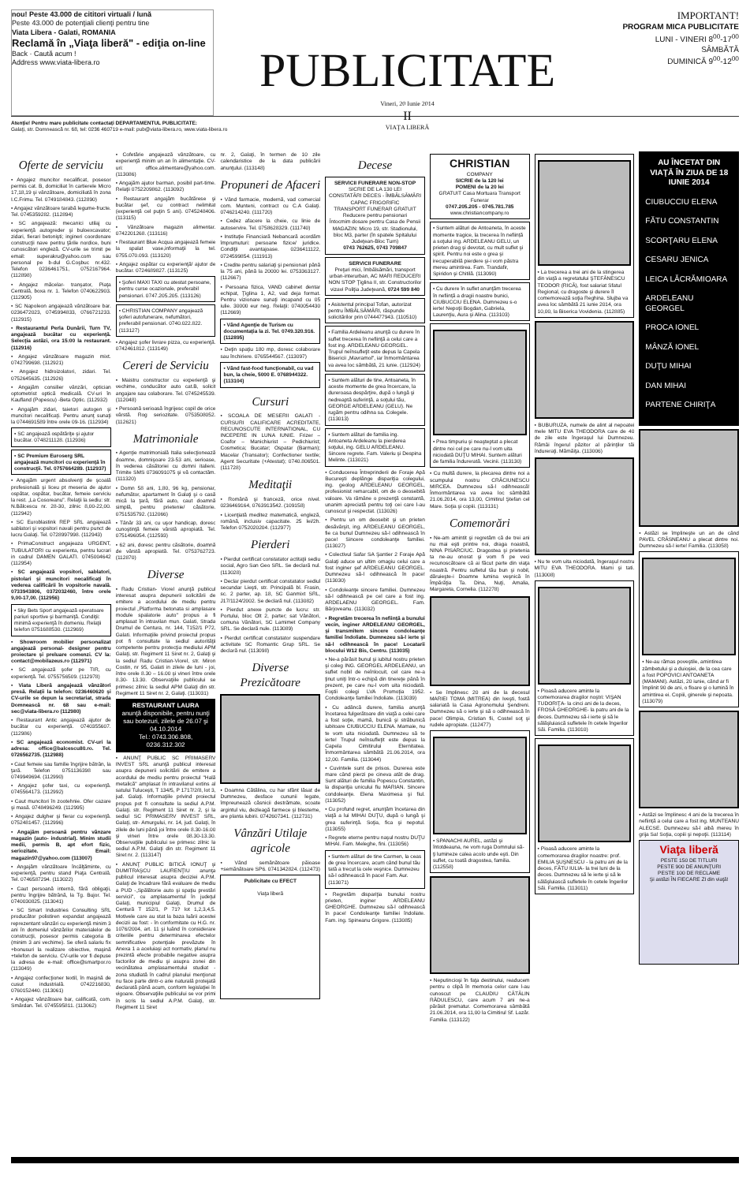nou! Peste 43.000 de cititori virtuali / lună
Peste 43.000 de potenţiali clienţi pentru tine
Viata Libera - Galati, ROMANIA
Reclamă în „Viaţa liberă" - ediţia on-line
Back · Caută acum !
Address www.viata-libera.ro
PUBLICITATE
Vineri, 20 Iunie 2014
II
VIAŢA LIBERĂ
IMPORTANT!
PROGRAM MICA PUBLICITATE
LUNI - VINERI 8<sup>00</sup>-17<sup>00</sup>
SÂMBĂTĂ
DUMINICĂ 9<sup>00</sup>-12<sup>00</sup>
Atenţie! Pentru mare publicitate contactaţi DEPARTAMENTUL PUBLICITATE:
Galaţi, str. Domnească nr. 68, tel: 0236 460719 e-mail: pub@viata-libera.ro, www.viata-libera.ro
Oferte de serviciu
• Angajez muncitor necalificat, posesor permis cat. B, domiciliat în cartierele Micro 17,18,19 şi vânzătoare, domiciliată în zona I.C.Frimu. Tel. 0749184843. (112890)
• Angajez vânzătoare tarabă legume-fructe. Tel. 0745359282. (112894)
• SC angajează: mecanici utilaj cu experienţă autogreder şi buloexcavator; zidari, fierari betonişti; ingineri coordonare construcţii nave pentru ţările nordice, buni cunoscători engleză. CV-urile se trimit pe email: superakru@yahoo.com sau personal pe b-dul G.Coşbuc nr.432. Telefon 0236461751, 0752167964. (112898)
• Angajez măcelar- tranşator, Piaţa Centrală, boxa nr. 1. Telefon 0740622903. (112905)
• SC Napoleon angajează vânzătoare bar. 0236472023, 0745994833, 0766721233. (112915)
• Restaurantul Perla Dunării, Turn TV, angajează bucătar cu experienţă. Selecţia astăzi, ora 15:00 la restaurant. (112916)
• Angajez vânzătoare magazin mixt. 0742799698. (112921)
• Angajez hidroizolatori, zidari. Tel. 0752645635. (112926)
• Angajăm consilier vânzări, optician optometrist optică medicală. CV-uri în Kaufland (Popescu) -Beta Optic. (112932)
• Angajăm zidari, taietori autogen şi muncitori necalificaţi. Pentru anunţ sunaţi la 0744691589 între orele 09-16. (112934)
• SC angajează ospătăriţe şi ajutor bucătar. 0748211128. (112936)
• SC Premium Euroserg SRL angajează muncitori cu experienţă în construcţii. Tel. 0757664289. (112937)
• Angajăm urgent absolvenţi de şcoală profesională şi liceu pt meseria de ajutor ospătar, ospătar, bucătar, femeie serviciu la rest. „La Cosoreanu". Relaţii la sediu: str. N.Bălcescu nr. 28-30, zilnic 8,00-22,00. (112942)
• SC Euroblastink REP SRL angajează sablatori şi vopsitori navali pentru punct de lucru Galaţi. Tel. 0728997998. (112943)
• PrimaConstruct angajeaza URGENT, TUBULATORI cu experienta, pentru lucrari in cadrul DAMEN GALATI. 0745004642 (112954)
• SC angajează vopsitori, sablatori, pistolari şi muncitori necalificaţi în vederea calificării în vopsitorie navală. 0733943806, 0372032460, între orele 9,00-17,00. (112956)
• Sky Bets Sport angajează operatoare pariuri sportive şi barmaniţă. Condiţii: minimă experienţă în domeniu. Relaţii telefon 0751688530. (112969)
• Showroom mobilier personalizat angajează personal- designer pentru proiectare şi preluare comenzi. CV la: contact@mobilazeus.ro (112971)
• SC angajează şofer pe TIR, cu experienţă. Tel. 0755756509. (112978)
• Viata Liberă angajează vânzători presă. Relaţii la telefon: 0236460620 şi CV-urile se depun la secretariat, strada Domnească nr. 68 sau e-mail: sec@viata-libera.ro (112980)
• Restaurant Antic angajează ajutor de bucătar cu experienţă. 0740355607. (112986)
• SC angajează economist. CV-uri la adresa: office@balcescu80.ro. Tel. 0726562735. (112988)
• Caut femeie sau familie îngrijire bătrân, la ţară. Telefon 0751136398 sau 0749949694. (112990)
• Angajez şofer taxi, cu experienţă. 0745564173. (112992)
• Caut muncitori în zootehnie. Ofer cazare şi masă. 0748496249. (112995)
• Angajez dulgher şi fierar cu experienţă. 0752481457. (112996)
• Angajăm persoană pentru vânzare magazin (auto- industrial). Minim studii medii, permis B, apt efort fizic, seriozitate. Email: magazin97@yahoo.com (113007)
• Angajăm vânzătoare încălţăminte, cu experienţă, pentru stand Piaţa Centrală. Tel. 0746587294. (113022)
• Caut persoană internă, fără obligaţii, pentru îngrijire bătrână, la Tg. Bujor. Tel. 0740030825. (113041)
• SC Smart Industries Consulting SRL producător polistiren expandat angajează reprezentant vânzări cu experienţă minim 3 ani în domeniul vânzărilor materialelor de construcţii, posesor permis categoria B (minim 3 ani vechime). Se oferă salariu fix +bonusuri la realizare obiective, maşină +telefon de serviciu. CV-urile vor fi depuse la adresa de e-mail: office@smartpor.ro (113049)
• Angajez confecţioner textil, în maşină de cusut industrială. 0742216830, 0760152440. (113061)
• Angajez vânzătoare bar, calificată, com. Smârdan. Tel. 0745595811. (113062)
• Cofetărie angajează vânzătoare, cu experienţă minim un an în alimentaţie. CV-uri: office.alimentare@yahoo.com. (113086)
• Angajăm ajutor barman, posibil part-time. Relaţii 0752209862. (113092)
• Restaurant angajăm bucătărese şi bucătar şef, cu contract nelimitat (experienţă cel puţin 5 ani). 0745248406. (113115)
• Vânzătoare magazin alimentar. 0742201268. (113116)
• Restaurant Blue Acqua angajează femeie la spalat vase,informaţii la tel. 0755.070.093. (113120)
• Angajez ospătar cu experienţă/ ajutor de bucătar. 0724689827. (113125)
• Şoferi MAXI TAXI cu atestat persoane, pentru curse ocazionale, preferabil pensionari. 0747.205.205. (113126)
• CHRISTIAN COMPANY angajează şoferi autofunerare, nefumători, preferabil pensionari. 0740.022.822. (113127)
• Angajez şofer livrare pizza, cu experienţă. 0742461812. (113149)
Cereri de Serviciu
• Maistru constructor cu experienţă şi vechime, conducător auto cat.B, solicit angajare sau colaborare. Tel. 0745245539. (112048)
• Persoană serioasă îngrijesc copil de orice vârstă. Rog seriozitate. 0753508052. (112621)
Matrimoniale
• Agenţie matrimonială Italia selecţionează doamne, domnişoare 23-53 ani, serioase, în vederea căsătoriei cu domni italieni. Trimite SMS 0736091075 şi vă contactăm. (111320)
• Domn 58 ani, 1,80, 96 kg, pensionar, nefumător, apartament în Galaţi şi o casă mică la ţară, fără auto, caut doamnă simplă, pentru prietenie/ căsătorie. 0751535792. (112066)
• Tânăr 33 ani, cu uşor handicap, doresc cunoştinţă femeie vârstă apropiată. Tel. 0751496054. (112593)
• 62 ani, doresc pentru căsătorie, doamnă de vârstă apropiată. Tel. 0753762723. (112870)
Diverse
• Radu Cristian- Viorel anunţă publicul interesat asupra depunerii solicitării de emitere a acordului de mediu pentru proiectul „Platforma betonata si amplasare module spalatorie auto" propus a fi amplasat în intravilan mun. Galati, Strada Drumul de Centura, nr. 144, T152/1 P72, Galati. Informaţiile privind proiectul propus pot fi consultate la sediul autorităţii competente pentru protecţia mediului APM Galaţi, str. Regiment 11 Siret nr. 2, Galaţi şi la sediul Radu Cristian-Viorel, str. Miron Costin, nr 95, Galati in zilele de luni - joi, între orele 8.30 – 16.00 şi vineri între orele 8.30- 13.30. Observaţiile publicului se primesc zilnic la sediul APM Galaţi din str. Regiment 11 Siret nr. 2, Galaţi. (113031)
RESTAURANT LAURA
anunţă disponibile, pentru nunţi sau botezuri, zilele de 26.07 şi 04.10.2014
Tel.: 0743.306.808, 0236.312.302
• ANUNŢ PUBLIC SC PRIMASERV INVEST SRL anunţă publicul interesat asupra depunerii solicitării de emitere a acordului de mediu pentru proiectul "Hală metalică" amplasat în intravilanul extins al satului Tulucești, T 134/5, P 1717/2/8, lot 3, jud. Galaţi. Informaţiile privind proiectul propus pot fi consultate la sediul A.P.M. Galaţi. str. Regiment 11 Siret nr. 2, şi la sediul SC PRIMASERV INVEST SRL, Galaţi, str- Amurgului, nr. 14, jud. Galaţi, în zilele de luni până joi între orele 8.30-16.00 şi vineri între orele 08.30-13.30. Observaţiile publicului se primesc zilnic la sediul A.P.M. Galaţi din str. Regiment 11 Siret nr. 2. (113147)
• ANUNŢ PUBLIC BITICĂ IONUŢ şi DUMITRAŞCU LAURENŢIU anunţa publicul interesat asupra deciziei A.P.M. Galaţi de încadrare fără evaluare de mediu a PUD -„Spălătorie auto şi spaţiu prestări servicii", cu amplasamentul în judeţul Galaţi, municipiul Galaţi, Drumul de Centură T 152/1, P 71? lot 1,2,3,4,5. Motivele care au stat la baza luării acestei decizii au fost: - în conformitate cu H.G. nr. 1076/2004, art. 11 şi luând în considerare criteriile pentru determinarea efectelor semnificative potenţiale prevăzute în Anexa 1 a aceluiaşi act normativ, planul nu prezintă efecte probabile negative asupra factorilor de mediu şi asupra zonei din vecinătatea amplasamentului studiat - zona studiată în cadrul planului menţionat nu face parte dintr-o arie naturală protejată declarată până acum, conform legislaţiei în vigoare. Observaţiile publicului se vor primi în scris la sediul A.P.M. Galaţi, str. Regiment 11 Siret
nr. 2, Galaţi, în termen de 10 zile calendaristice de la data publicării anunţului. (113148)
Propuneri de Afaceri
• Vând farmacie, modernă, vad comercial com. Munteni, contract cu C.A Galaţi. 0746214240. (111720)
• Cedez afacere la cheie, cu linie de autoservire. Tel. 0758628329. (111740)
• Instituţie Financiară Nebancară acordăm împrumuturi: persoane fizice/ juridice. Condiţii avantajoase. 0236411122, 0724599854. (111913)
• Credite pentru salariaţi şi pensionari până la 75 ani, până la 20000 lei. 0753363127. (112667)
• Persoana fizica, VAND cabinet dentar echipat, Ţiglina 1, A2, vad deja format. Pentru vizionare sunaţi incapand cu 05 iulie. 30000 eur neg. Relaţii: 0740054430 (112669)
• Vând Agenţie de Turism cu documentaţia la zi. Tel. 0749.320.916. (112895)
• Deţin spaţiu 180 mp, doresc colaborare sau închiriere. 0765544567. (113097)
• Vând fast-food funcţionabil, cu vad bun, la cheie, 5000 E. 0768944322. (113104)
Cursuri
• SCOALA DE MESERII GALATI - CURSURI CALIFICARE ACREDITATE, RECUNOSCUTE INTERNATIONAL, CU INCEPERE IN LUNA IUNIE. Frizer – Coafor – Manichiurist – Pedichiurist; Cosmetica; Bucatar; Ospatar (Barman); Macelar (Transator); Confectioner textile; Agent Securitate (+Atestat); 0740.806501. (111728)
Meditaţii
• Română şi franceză, orice nivel. 0236469164, 0763913542. (109158)
• Licenţiată meditez matematică, engleză, română, inclusiv capacitate. 25 lei/2h. Telefon 0752020204. (112977)
Pierderi
• Pierdut certificat constatator actitaţii sediu social, Agro San Geo SRL. Se declară nul. (113028)
• Declar pierdut certificat constatator sediul secundar Lieşti, str. Principală bl. Frasin, sc. 2 parter, ap. 18, SC Ganmixt SRL, J17/1124/2002. Se declară nul. (113082)
• Pierdut anexe puncte de lucru: str. Portului, bloc Olt 2, parter; sat Vânători, comuna Vânători, SC Lamimet Company SRL. Se declară nule. (113089)
• Pierdut certificat constatator suspendare activitate SC Romantic Grup SRL. Se declară nul. (113098)
Diverse Prezicătoare
• Doamna Cătălina, cu har sfânt lăsat de Dumnezeu, desface cununii legate, împreunează căsnicii destrămate, scoate argintul viu, dezleagă farmece şi blesteme, are planta iubirii. 0742607341. (112731)
Vânzări Utilaje agricole
• Vând semănătoare păioase +semănătoare SP6. 0741342824. (112473)
Publicitate cu EFECT
Viaţa liberă
Decese
SERVICII FUNERARE NON-STOP
SICRIE DE LA 130 LEI
CONSTATĂRI DECES - ÎMBĂLSĂMĂRI
CAPAC FRIGORIFIC
TRANSPORT FUNERAR GRATUIT
Reducere pentru pensionari
Întocmim dosare pentru Casa de Pensii
MAGAZIN: Micro 19, str. Stadionului, bloc M3, parter (în spatele Spitalului Judeţean-Bloc Turn)
0743 762625, 0743 709847
SERVICII FUNERARE
Preţuri mici, îmbălsămări, transport urban-interurban, AC MARI REDUCERI
NON STOP Ţiglina II, str. Constructorilor vizavi Poliţia Judeţeană, 0724 599 840
• Asistentul principal Tofan, autorizat pentru ÎMBĂLSĂMĂRI, răspunde solicitărilor prin 0744477943. (110510)
• Familia Ardeleanu anunţă cu durere în suflet trecerea în nefiinţă a celui care a fost ing. ARDELEANU GEORGEL. Trupul neînsufleţit este depus la Capela Bisericii „Mavramol", iar înmormântarea va avea loc sâmbătă, 21 iunie. (112924)
• Suntem alături de tine, Antoaneta, în aceste momente de grea încercare, la dureroasa despărţire, după o lungă şi nedreaptă suferinţă, a soţului tău, GEORGE ARDELEANU (GELU). Ne rugăm pentru odihna sa. Colegele. (113013)
• Suntem alături de familia ing. Antoaneta Ardeleanu la pierderea soţului, ing. GELU ARDELEANU. Sincere regrete. Fam. Valeriu şi Despina Melinte. (113021)
• Conducerea Întreprinderii de Foraje Apă Bucureşti deplânge dispariţia colegului, ing. geolog ARDELEANU GEORGEL, profesionist remarcabil, om de o deosebită valoare. Va rămâne o prezenţă constantă, unanim apreciată pentru toţi cei care l-au cunoscut şi respectat. (113026)
• Pentru un om deosebit şi un prieten desăvârşit, ing. ARDELEANU GEORGEL, fie ca bunul Dumnezeu să-l odihnească în pace! Sincere condoleanţe familiei. (113027)
• Colectivul Safar SA Şantier 2 Foraje Apă Galaţi aduce un ultim omagiu celui care a fost inginer şef ARDELEANU GEORGEL. Dumnezeu să-l odihnească în pace! (113030)
• Condoleanţe sincere familiei. Dumnezeu să-l odihnească pe cel care a fost ing. ARDELAENU GEORGEL. Fam. Bârjoveanu. (113032)
• Regretăm trecerea în neființă a bunului vecin, inginer ARDELEANU GEORGEL, şi transmitem sincere condoleanţe familiei îndoliate. Dumnezeu să-l ierte şi să-l odihnească în pace! Locatarii blocului W12 Bis, Centru. (113035)
• Ne-a părăsit bunul şi iubitul nostru prieten şi coleg ING. GEORGEL ARDELEANU, un suflet nobil de neînlocuit, cel care ne-a ţinut uniţi într-o echipă din tinereţe până în prezent, pe care nu-l vom uita niciodată. Foştii colegi LVA Promoţia 1952. Condoleanţe familiei îndoliate. (113039)
• Cu adâncă durere, familia anunţă încetarea fulgerătoare din viaţă a celei care a fost soţie, mamă, bunică şi străbunică iubitoare CIUBUCCIU ELENA. Mamaie, nu te vom uita niciodată. Dumnezeu să te ierte! Trupul neînsufleţit este depus la Capela Cimitirului Eternitatea. Înmormântarea sâmbătă 21.06.2014, ora 12,00. Familia. (113044)
• Cuvintele sunt de prisos. Durerea este mare când pierzi pe cineva atât de drag. Sunt alături de familia Popescu Constantin, la dispariţia unicului fiu MARIAN. Sincere condoleanţe. Elena Maximesa şi fiul. (113052)
• Cu profund regret, anunţăm încetarea din viaţă a lui MIHAI DUŢU, după o lungă şi grea suferinţă. Soţia, fica şi nepotul. (113055)
• Regrete eterne pentru naşul nostru DUŢU MIHAI. Fam. Meleghe, fini. (113056)
• Suntem alături de tine Carmen, la ceas de grea încercare, acum când bunul tău tată a trecut la cele veşnice. Dumnezeu să-l odihnească în pace! Fam. Aur. (113071)
• Regretăm dispariţia bunului nostru prieten, inginer ARDELEANU GHEORGHE. Dumnezeu să-l odihnească în pace! Condoleanţe familiei îndoliate. Fam. ing. Spineanu Grigore. (113085)
CHRISTIAN
COMPANY
SICRIE de la 120 lei
POMENI de la 20 lei
GRATUIT Casa Mortuara Transport Funerar
0747.205.205 - 0745.781.785
www.christiancompany.ro
• Suntem alături de Antoaneta, în aceste momente tragice, la trecerea în neființă a soţului ing. ARDELEANU GELU, un prieten drag şi devotat, cu mult suflet şi spirit. Pentru noi este o grea şi irecuperabilă pierdere şi-i vom păstra mereu amintirea. Fam. Trandafir, Spiridon şi Chitilă. (113090)
• Cu durere în suflet anunţăm trecerea în neființă a dragii noastre bunici, CIUBUCCIU ELENA. Dumnezeu s-o ierte! Nepoţii Bogdan, Gabriela, Laurenţiu, Aura şi Alina. (113103)
• Prea timpuriu şi neaşteptat a plecat dintre noi cel pe care nu-l vom uita niciodată DUŢU MIHAI. Suntem alături de familia îndurerată. Vecinii. (113130)
• Cu multă durere, la plecarea dintre noi a scumpului nostru CRĂCIUNESCU MIRCEA. Dumnezeu să-l odihnească! Înmormântarea va avea loc sâmbătă 21.06.2014, ora 13,00, Cimitirul Ştefan cel Mare. Soţia şi copiii. (113131)
Comemorări
• Ne-am amintit şi regretăm că de trei ani nu mai eşti printre noi, draga noastră, NINA PISARCIUC. Dragostea şi prietenia ta ne-au onorat şi vom fi pe veci recunoscătoare că ai făcut parte din viaţa noastră. Pentru sufletul tău bun şi nobil, dăruieşte-i Doamne lumina veşnică în Împărăţia Ta. Dina, Nuţi, Amalia, Margareta, Cornelia. (112278)
• Se împlinesc 20 ani de la decesul MARIEI TOMA (MITREA) din Iveşti, fostă salariată la Casa Agronomului Şendreni. Dumnezeu să o ierte şi să o odihnească în pace! Olimpia, Cristian fii, Costel soţ şi rudele apropiate. (112477)
• SPANACHI AUREL, astăzi şi întotdeauna, ne vom ruga Domnului să-ţi lumineze calea acolo unde eşti. Din suflet, cu toată dragostea, familia. (112558)
• Neputincioşi în faţa destinului, readucem pentru o clipă în memoria celor care l-au cunoscut pe CLAUDIU CĂTĂLIN RĂDULESCU, care acum 7 ani ne-a părăsit prematur. Comemorarea sâmbătă 21.06.2014, ora 11,00 la Cimitirul Sf. Lazăr. Familia. (113122)
• La trecerea a trei ani de la stingerea din viaţă a regretatului ŞTEFĂNESCU TEODOR (RICĂ), fost salariat Sfatul Regional, cu dragoste şi durere îl comemorează soţia Reghina. Slujba va avea loc sâmbătă 21 iunie 2014, ora 10,00, la Biserica Vovidenia. (112885)
• BUBURUZA, numele de alint al nepoatei mele MITU EVA THEODORA care de 40 de zile este îngeraşul lui Dumnezeu. Rămâi îngerul păzitor al părinţilor tăi îndureraţi. Mămăiţa. (113006)
• Nu te vom uita niciodată, îngeraşul nostru MITU EVA THEODORA. Mami şi tati. (113008)
• Pioasă aducere aminte la comemorarea dragilor noştri: VIŞAN TUDORIŢA- la cinci ani de la deces, FROSĂ GHEORGHE- la patru ani de la deces. Dumnezeu să-i ierte şi să le sălăşluiască sufletele în cetele îngerilor Săi. Familia. (113010)
• Pioasă aducere aminte la comemorarea dragilor noastre: prof. EMILIA ŞUŞNESCU - la patru ani de la deces, FĂTU IULIA- la trei luni de la deces. Dumnezeu să le ierte şi să le sălăşluiască sufletele în cetele îngerilor Săi. Familia. (113011)
AU ÎNCETAT DIN VIAŢĂ ÎN ZIUA DE 18 IUNIE 2014
CIUBUCCIU ELENA
FĂTU CONSTANTIN
SCORŢARU ELENA
CESARU JENICA
LEICA LĂCRĂMIOARA
ARDELEANU GEORGEL
PROCA IONEL
MÂNZĂ IONEL
DUŢU MIHAI
DAN MIHAI
PARTENE CHIRIŢA
• Astăzi se împlineşte un an de când PAVEL CRĂSNEANU a plecat dintre noi. Dumnezeu să-l ierte! Familia. (113058)
• Ne-au rămas poveştile, amintirea zâmbetului şi a duioşiei, de la cea care a fost POPOVICI ANTOANETA (MAMANI). Astăzi, 20 iunie, când ar fi împlinit 90 de ani, o floare şi o lumină în amintirea ei. Copiii, ginerele şi nepoata. (113079)
• Astăzi se împlinesc 4 ani de la trecerea în neființă a celui care a fost ing. MUNTEANU ALECSE. Dumnezeu să-l aibă mereu în grija Sa! Soţia, copiii şi nepoţii. (113114)
Viaţa liberă
PESTE 150 DE TITLURI
PESTE 900 DE ANUNŢURI
PESTE 100 DE RECLAME
Şi astăzi ÎN FIECARE ZI din viaţă!